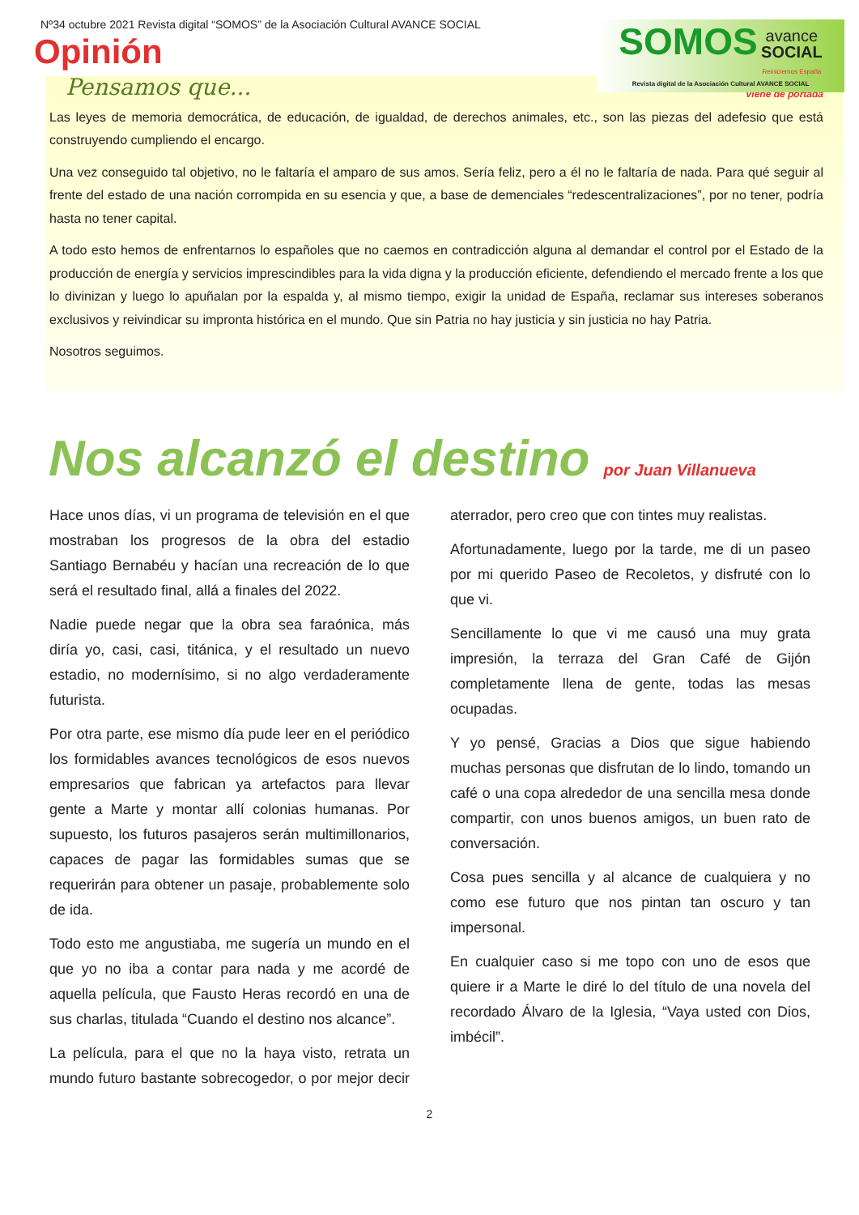Nº34 octubre 2021 Revista digital “SOMOS” de la Asociación Cultural AVANCE SOCIAL
Opinión
SOMOS avance
SOCIAL
Reiniciemos España
Revista digital de la Asociación Cultural AVANCE SOCIAL
Pensamos que...
Viene de portada
Las leyes de memoria democrática, de educación, de igualdad, de derechos animales, etc., son las piezas del adefesio que está construyendo cumpliendo el encargo.
Una vez conseguido tal objetivo, no le faltaría el amparo de sus amos. Sería feliz, pero a él no le faltaría de nada. Para qué seguir al frente del estado de una nación corrompida en su esencia y que, a base de demenciales “redescentralizaciones”, por no tener, podría hasta no tener capital.
A todo esto hemos de enfrentarnos lo españoles que no caemos en contradicción alguna al demandar el control por el Estado de la producción de energía y servicios imprescindibles para la vida digna y la producción eficiente, defendiendo el mercado frente a los que lo divinizan y luego lo apuñalan por la espalda y, al mismo tiempo, exigir la unidad de España, reclamar sus intereses soberanos exclusivos y reivindicar su impronta histórica en el mundo. Que sin Patria no hay justicia y sin justicia no hay Patria.
Nosotros seguimos.
Nos alcanzó el destino por Juan Villanueva
Hace unos días, vi un programa de televisión en el que mostraban los progresos de la obra del estadio Santiago Bernabéu y hacían una recreación de lo que será el resultado final, allá a finales del 2022.
Nadie puede negar que la obra sea faraónica, más diría yo, casi, casi, titánica, y el resultado un nuevo estadio, no modernísimo, si no algo verdaderamente futurista.
Por otra parte, ese mismo día pude leer en el periódico los formidables avances tecnológicos de esos nuevos empresarios que fabrican ya artefactos para llevar gente a Marte y montar allí colonias humanas. Por supuesto, los futuros pasajeros serán multimillonarios, capaces de pagar las formidables sumas que se requerirán para obtener un pasaje, probablemente solo de ida.
Todo esto me angustiaba, me sugería un mundo en el que yo no iba a contar para nada y me acordé de aquella película, que Fausto Heras recordó en una de sus charlas, titulada “Cuando el destino nos alcance”.
La película, para el que no la haya visto, retrata un mundo futuro bastante sobrecogedor, o por mejor decir aterrador, pero creo que con tintes muy realistas.
Afortunadamente, luego por la tarde, me di un paseo por mi querido Paseo de Recoletos, y disfruté con lo que vi.
Sencillamente lo que vi me causó una muy grata impresión, la terraza del Gran Café de Gijón completamente llena de gente, todas las mesas ocupadas.
Y yo pensé, Gracias a Dios que sigue habiendo muchas personas que disfrutan de lo lindo, tomando un café o una copa alrededor de una sencilla mesa donde compartir, con unos buenos amigos, un buen rato de conversación.
Cosa pues sencilla y al alcance de cualquiera y no como ese futuro que nos pintan tan oscuro y tan impersonal.
En cualquier caso si me topo con uno de esos que quiere ir a Marte le diré lo del título de una novela del recordado Álvaro de la Iglesia, “Vaya usted con Dios, imbécil”.
2